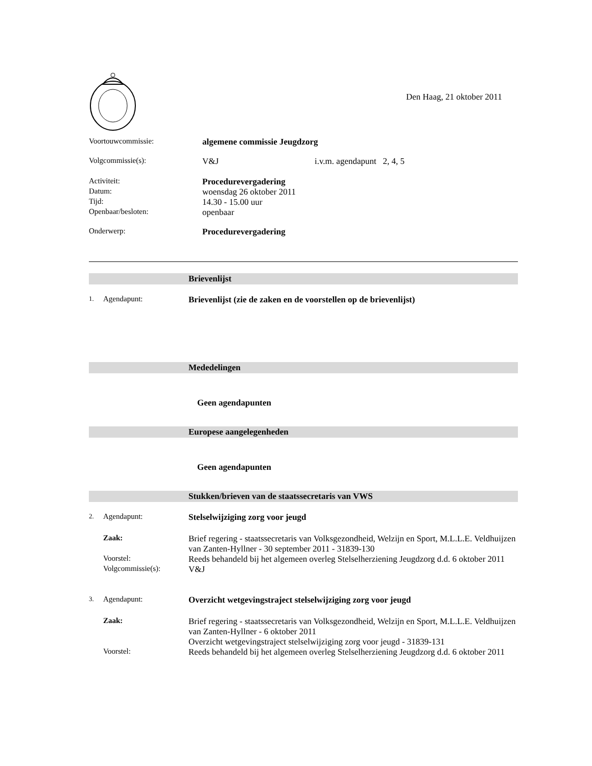Den Haag, 21 oktober 2011
Voortouwcommissie: algemene commissie Jeugdzorg
Volgcommissie(s): V&J i.v.m. agendapunt 2, 4, 5
Activiteit: Procedurevergadering
Datum:
woensdag 26 oktober 2011
Tijd:
14.30 - 15.00 uur
Openbaar/besloten:
openbaar
Onderwerp: Procedurevergadering
Brievenlijst
1.
Agendapunt: Brievenlijst (zie de zaken en de voorstellen op de brievenlijst)
Mededelingen
Geen agendapunten
Europese aangelegenheden
Geen agendapunten
Stukken/brieven van de staatssecretaris van VWS
2.
Agendapunt: Stelselwijziging zorg voor jeugd
Zaak: Brief regering - staatssecretaris van Volksgezondheid, Welzijn en Sport, M.L.L.E. Veldhuijzen van Zanten-Hyllner - 30 september 2011 - 31839-130
Voorstel: Reeds behandeld bij het algemeen overleg Stelselherziening Jeugdzorg d.d. 6 oktober 2011
Volgcommissie(s): V&J
3.
Agendapunt: Overzicht wetgevingstraject stelselwijziging zorg voor jeugd
Zaak: Brief regering - staatssecretaris van Volksgezondheid, Welzijn en Sport, M.L.L.E. Veldhuijzen van Zanten-Hyllner - 6 oktober 2011
Overzicht wetgevingstraject stelselwijziging zorg voor jeugd - 31839-131
Voorstel: Reeds behandeld bij het algemeen overleg Stelselherziening Jeugdzorg d.d. 6 oktober 2011